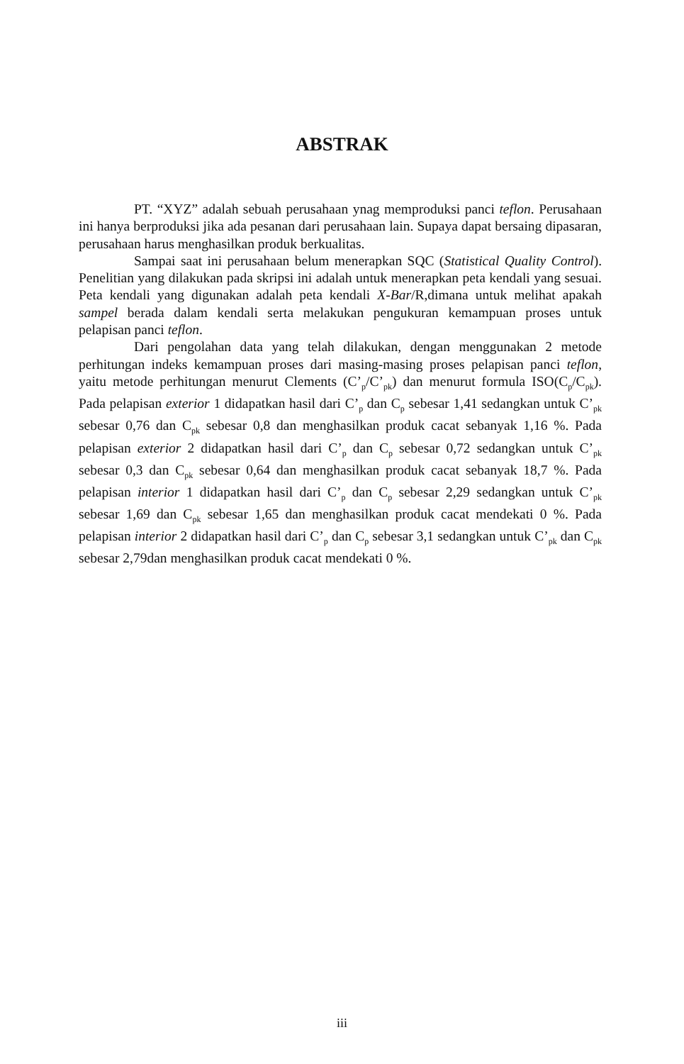ABSTRAK
PT. “XYZ” adalah sebuah perusahaan ynag memproduksi panci teflon. Perusahaan ini hanya berproduksi jika ada pesanan dari perusahaan lain. Supaya dapat bersaing dipasaran, perusahaan harus menghasilkan produk berkualitas.
Sampai saat ini perusahaan belum menerapkan SQC (Statistical Quality Control). Penelitian yang dilakukan pada skripsi ini adalah untuk menerapkan peta kendali yang sesuai. Peta kendali yang digunakan adalah peta kendali X-Bar/R,dimana untuk melihat apakah sampel berada dalam kendali serta melakukan pengukuran kemampuan proses untuk pelapisan panci teflon.
Dari pengolahan data yang telah dilakukan, dengan menggunakan 2 metode perhitungan indeks kemampuan proses dari masing-masing proses pelapisan panci teflon, yaitu metode perhitungan menurut Clements (C’<sub>p</sub>/C’<sub>pk</sub>) dan menurut formula ISO(C<sub>p</sub>/C<sub>pk</sub>). Pada pelapisan exterior 1 didapatkan hasil dari C’<sub>p</sub> dan C<sub>p</sub> sebesar 1,41 sedangkan untuk C’<sub>pk</sub> sebesar 0,76 dan C<sub>pk</sub> sebesar 0,8 dan menghasilkan produk cacat sebanyak 1,16 %. Pada pelapisan exterior 2 didapatkan hasil dari C’<sub>p</sub> dan C<sub>p</sub> sebesar 0,72 sedangkan untuk C’<sub>pk</sub> sebesar 0,3 dan C<sub>pk</sub> sebesar 0,64 dan menghasilkan produk cacat sebanyak 18,7 %. Pada pelapisan interior 1 didapatkan hasil dari C’<sub>p</sub> dan C<sub>p</sub> sebesar 2,29 sedangkan untuk C’<sub>pk</sub> sebesar 1,69 dan C<sub>pk</sub> sebesar 1,65 dan menghasilkan produk cacat mendekati 0 %. Pada pelapisan interior 2 didapatkan hasil dari C’<sub>p</sub> dan C<sub>p</sub> sebesar 3,1 sedangkan untuk C’<sub>pk</sub> dan C<sub>pk</sub> sebesar 2,79dan menghasilkan produk cacat mendekati 0 %.
iii